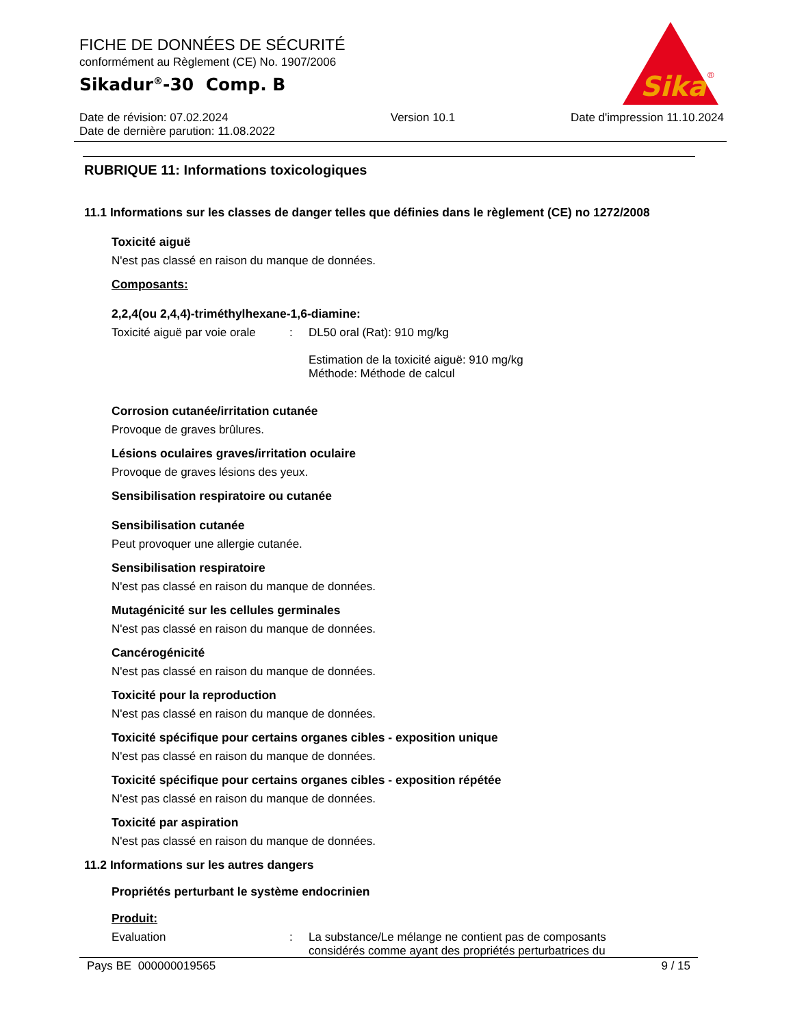FICHE DE DONNÉES DE SÉCURITÉ
conformément au Règlement (CE) No. 1907/2006
Sikadur<sup>®</sup>-30 Comp. B
Date de révision: 07.02.2024
Date de dernière parution: 11.08.2022 Version 10.1 Date d'impression 11.10.2024
Sika
®
RUBRIQUE 11: Informations toxicologiques
11.1 Informations sur les classes de danger telles que définies dans le règlement (CE) no 1272/2008
Toxicité aiguë
N'est pas classé en raison du manque de données.
Composants:
2,2,4(ou 2,4,4)-triméthylhexane-1,6-diamine:
Toxicité aiguë par voie orale: DL50 oral (Rat): 910 mg/kg
Estimation de la toxicité aiguë: 910 mg/kg
Méthode: Méthode de calcul
Corrosion cutanée/irritation cutanée
Provoque de graves brûlures.
Lésions oculaires graves/irritation oculaire
Provoque de graves lésions des yeux.
Sensibilisation respiratoire ou cutanée
Sensibilisation cutanée
Peut provoquer une allergie cutanée.
Sensibilisation respiratoire
N'est pas classé en raison du manque de données.
Mutagénicité sur les cellules germinales
N'est pas classé en raison du manque de données.
Cancérogénicité
N'est pas classé en raison du manque de données.
Toxicité pour la reproduction
N'est pas classé en raison du manque de données.
Toxicité spécifique pour certains organes cibles - exposition unique
N'est pas classé en raison du manque de données.
Toxicité spécifique pour certains organes cibles - exposition répétée
N'est pas classé en raison du manque de données.
Toxicité par aspiration
N'est pas classé en raison du manque de données.
11.2 Informations sur les autres dangers
Propriétés perturbant le système endocrinien
Produit:
Evaluation: La substance/Le mélange ne contient pas de composants
considérés comme ayant des propriétés perturbatrices du
Pays BE 000000019565 9 / 15